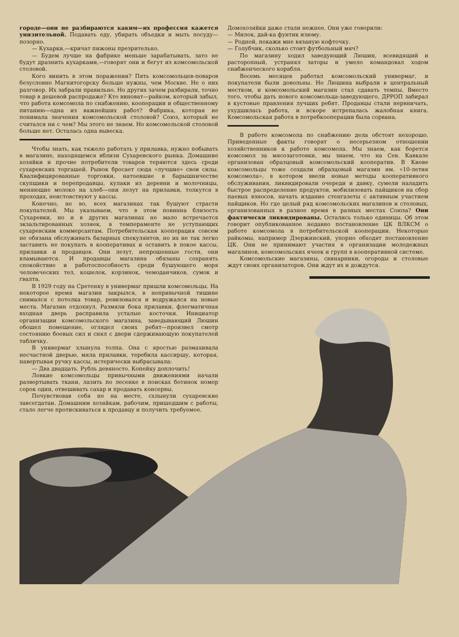городе—они не разбираются каким—их профессия кажется унизительной. Подавать еду, убирать объедки и мыть посуду—позорно.
— Кухарки,—кричат пижоны презрительно.
— Будем лучше на фабрике меньше зарабатывать, зато не будут дразнить кухарками,—говорят они и бегут из комсомольской столовой.
Кого винить в этом поражении? Пять комсомольцев-поваров безусловно Магнитогорску больше нужны, чем Москве. Не о них разговор. Их забрали правильно. Но других зачем разбирали, точно товар в дешевой распродаже? Кто виноват—райком, который забыл, что работа комсомола по снабжению, кооперации и общественному питанию—одна из важнейших работ? Фабрика, которая не понимала значения комсомольской столовой? Союз, который не считался ни с чем? Мы этого не знаем. Но комсомольской столовой больше нет. Осталась одна вывеска.
Чтобы знать, как тяжело работать у прилавка, нужно побывать в магазине, находящемся вблизи Сухаревского рынка. Домашние хозяйки и прочие потребители товаров теряются здесь среди сухаревских торгашей. Рынок бросает сюда «лучшие» свои силы. Квалифицированные торговки, натоевшие в барышничестве скупщики и перепродавцы, кулаки из деревни и молочницы, меняющие молоко на хлеб—они лезут на прилавки, толкутся в проходах, неистовствуют у кассы.
Конечно, не во, всех магазинах так бушуют страсти покупателей. Мы указываем, что в этом повинна близость Сухаревки, но и в других магазинах не мало встречается экзальтированных хозяек, в темпераменте не уступающих сухаревским коммерсантам. Потребительская кооперация совсем не обязана обслуживать базарных спекулянтов, но их не так легко заставить не покупать в кооперативах и оставить в покое кассы, прилавки и продавцов. Они лезут, непрошенные гости, они вламываются. И продавцы магазина обязаны сохранять спокойствие и работоспособность среди бушующего моря человеческих тел, кошелок, корзинок, чемоданчиков, сумок и гвалта.
В 1929 году на Сретенку в универмаг пришли комсомольцы. На некоторое время магазин закрылся, в непривычной тишине снимался с потолка товар, ревизовался и водружался на новые места. Магазин отдохнул. Размяли бока прилавки, флегматичная входная дверь расправила усталые косточки. Инициатор организации комсомольского магазина, заведывающий Люшин обошел помещение, оглядел своих ребят—произвел смотр состоянию боевых сил и снял с двери сдерживающую покупателей табличку.
В универмаг хлынула толпа. Она с яростью размахивала несчастной дверью, мяла прилавки, теребила кассиршу, которая, навертывая ручку кассы, истерически выбрасывала:
— Два двадцать. Рубль девяносто. Копейку доплочить!
Ловкие комсомольцы привычными движениями начали развертывать ткани, лазить по лесенке в поисках ботинок номер сорок один, отвешивать сахар и продавать консервы.
Почувствовав себя не на месте, схлынули сухаревские завсегдатаи. Домашним хозяйкам, рабочим, пришедшим с работы, стало легче протискиваться к продавцу и получить требуемое.
Домохозяйки даже стали нежнее. Они уже говорили:
— Милок, дай-ка фунтик изюму.
— Родной, покажи мне вязаную кофточку.
— Голубчик, сколько стоит футбольный мяч?
По магазину ходил заведующий Люшин, всевидящий и расторопный, устранял заторы и умело командовал ходом снабженческого корабля.
Восемь месяцев работал комсомольский универмаг, и покупатели были довольны. Но Люшина выбрали в центральный местком, и комсомольский магазин стал сдавать темпы. Вместо того, чтобы дать нового комсомольца-заведующего, ДРРОП забирал в кустовые правления лучших ребят. Продавцы стали нервничать, ухудшилась работа, и вскоре истрепалась жалобная книга. Комсомольская работа в потребкооперации была сорвана.
В работе комсомола по снабжению дела обстоят нехорошо. Приведенные факты говорят о несерьезном отношении хозяйственников к работе комсомола. Мы знаем, как борется комсомол за мясозаготовки, мы знаем, что на Сев. Кавказе организован образцовый комсомольский кооператив. В Киеве комсомольцы тоже создали образцовый магазин им. «10-летия комсомола», в котором ввели новые методы кооперативного обслуживания, ликвидировали очереди и давку, сумели наладить быстрое распределение продуктов, мобилизовать пайщиков на сбор паевых взносов, начать издание стенгазеты с активным участием пайщиков. Но где целый ряд комсомольских магазинов и столовых, организованных в разное время в разных местах Союза? Они фактически ликвидированы. Остались только единицы. Об этом говорит опубликованное недавно постановление ЦК ВЛКСМ о работе комсомола в потребительской кооперации. Некоторые райкомы, например Дзержинский, упорно обходят постановление ЦК. Они не принимают участия в организации молодежных магазинов, комсомольских ячеек и групп в кооперативной системе.
Комсомольские магазины, свинарники, огороды и столовые ждут своих организаторов. Они ждут их и дождутся.